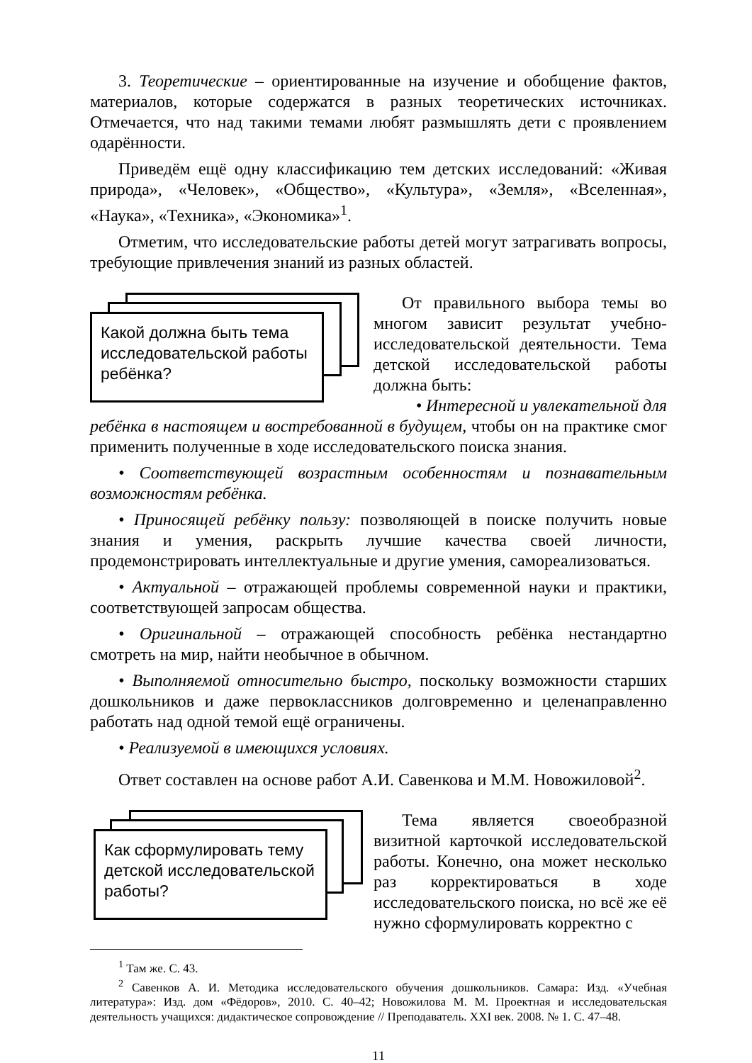3. Теоретические – ориентированные на изучение и обобщение фактов, материалов, которые содержатся в разных теоретических источниках. Отмечается, что над такими темами любят размышлять дети с проявлением одарённости.
Приведём ещё одну классификацию тем детских исследований: «Живая природа», «Человек», «Общество», «Культура», «Земля», «Вселенная», «Наука», «Техника», «Экономика»<sup>1</sup>.
Отметим, что исследовательские работы детей могут затрагивать вопросы, требующие привлечения знаний из разных областей.
Какой должна быть тема
исследовательской работы
ребёнка?
От правильного выбора темы во многом зависит результат учебно-исследовательской деятельности. Тема детской исследовательской работы должна быть:
• Интересной и увлекательной для
ребёнка в настоящем и востребованной в будущем, чтобы он на практике смог применить полученные в ходе исследовательского поиска знания.
• Соответствующей возрастным особенностям и познавательным возможностям ребёнка.
• Приносящей ребёнку пользу: позволяющей в поиске получить новые знания и умения, раскрыть лучшие качества своей личности, продемонстрировать интеллектуальные и другие умения, самореализоваться.
• Актуальной – отражающей проблемы современной науки и практики, соответствующей запросам общества.
• Оригинальной – отражающей способность ребёнка нестандартно смотреть на мир, найти необычное в обычном.
• Выполняемой относительно быстро, поскольку возможности старших дошкольников и даже первоклассников долговременно и целенаправленно работать над одной темой ещё ограничены.
• Реализуемой в имеющихся условиях.
Ответ составлен на основе работ А.И. Савенкова и М.М. Новожиловой<sup>2</sup>.
Как сформулировать тему
детской исследовательской
работы?
Тема является своеобразной визитной карточкой исследовательской работы. Конечно, она может несколько раз корректироваться в ходе исследовательского поиска, но всё же её нужно сформулировать корректно с
<sup>1</sup> Там же. С. 43.
<sup>2</sup> Савенков А. И. Методика исследовательского обучения дошкольников. Самара: Изд. «Учебная литература»: Изд. дом «Фёдоров», 2010. С. 40–42; Новожилова М. М. Проектная и исследовательская деятельность учащихся: дидактическое сопровождение // Преподаватель. XXI век. 2008. № 1. С. 47–48.
11